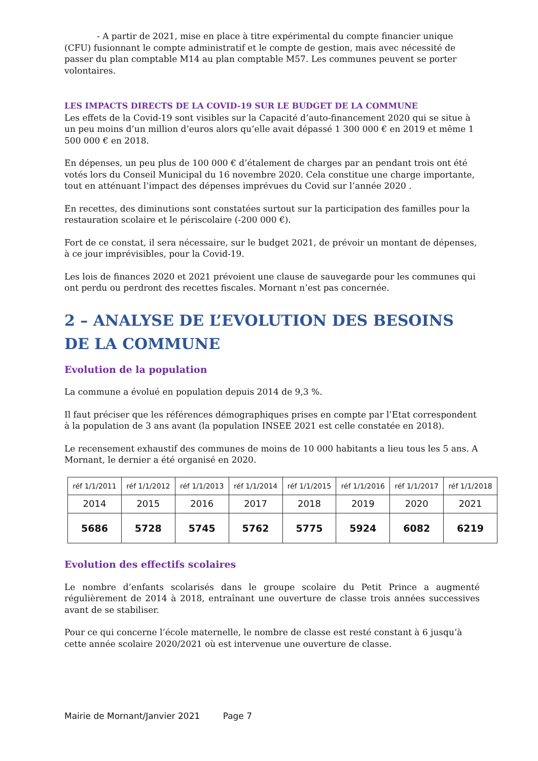- A partir de 2021, mise en place à titre expérimental du compte financier unique (CFU) fusionnant le compte administratif et le compte de gestion, mais avec nécessité de passer du plan comptable M14 au plan comptable M57. Les communes peuvent se porter volontaires.
LES IMPACTS DIRECTS DE LA COVID-19 SUR LE BUDGET DE LA COMMUNE
Les effets de la Covid-19 sont visibles sur la Capacité d’auto-financement 2020 qui se situe à un peu moins d’un million d’euros alors qu’elle avait dépassé 1 300 000 € en 2019 et même 1 500 000 € en 2018.
En dépenses, un peu plus de 100 000 € d’étalement de charges par an pendant trois ont été votés lors du Conseil Municipal du 16 novembre 2020. Cela constitue une charge importante, tout en atténuant l’impact des dépenses imprévues du Covid sur l’année 2020 .
En recettes, des diminutions sont constatées surtout sur la participation des familles pour la restauration scolaire et le périscolaire (-200 000 €).
Fort de ce constat, il sera nécessaire, sur le budget 2021, de prévoir un montant de dépenses, à ce jour imprévisibles, pour la Covid-19.
Les lois de finances 2020 et 2021 prévoient une clause de sauvegarde pour les communes qui ont perdu ou perdront des recettes fiscales. Mornant n’est pas concernée.
2 – ANALYSE DE L’EVOLUTION DES BESOINS DE LA COMMUNE
Evolution de la population
La commune a évolué en population depuis 2014 de 9,3 %.
Il faut préciser que les références démographiques prises en compte par l’Etat correspondent à la population de 3 ans avant (la population INSEE 2021 est celle constatée en 2018).
Le recensement exhaustif des communes de moins de 10 000 habitants a lieu tous les 5 ans. A Mornant, le dernier a été organisé en 2020.
| réf 1/1/2011 | réf 1/1/2012 | réf 1/1/2013 | réf 1/1/2014 | réf 1/1/2015 | réf 1/1/2016 | réf 1/1/2017 | réf 1/1/2018 |
| 2014 | 2015 | 2016 | 2017 | 2018 | 2019 | 2020 | 2021 |
| 5686 | 5728 | 5745 | 5762 | 5775 | 5924 | 6082 | 6219 |
Evolution des effectifs scolaires
Le nombre d’enfants scolarisés dans le groupe scolaire du Petit Prince a augmenté régulièrement de 2014 à 2018, entraînant une ouverture de classe trois années successives avant de se stabiliser.
Pour ce qui concerne l’école maternelle, le nombre de classe est resté constant à 6 jusqu’à cette année scolaire 2020/2021 où est intervenue une ouverture de classe.
Mairie de Mornant/Janvier 2021 Page 7